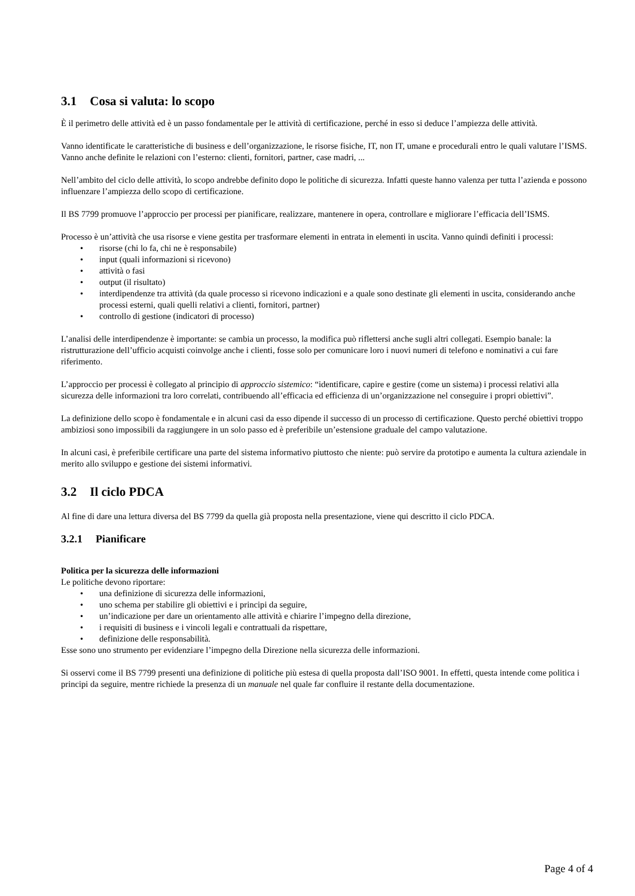3.1 Cosa si valuta: lo scopo
È il perimetro delle attività ed è un passo fondamentale per le attività di certificazione, perché in esso si deduce l’ampiezza delle attività.
Vanno identificate le caratteristiche di business e dell’organizzazione, le risorse fisiche, IT, non IT, umane e procedurali entro le quali valutare l’ISMS. Vanno anche definite le relazioni con l’esterno: clienti, fornitori, partner, case madri, ...
Nell’ambito del ciclo delle attività, lo scopo andrebbe definito dopo le politiche di sicurezza. Infatti queste hanno valenza per tutta l’azienda e possono influenzare l’ampiezza dello scopo di certificazione.
Il BS 7799 promuove l’approccio per processi per pianificare, realizzare, mantenere in opera, controllare e migliorare l’efficacia dell’ISMS.
Processo è un’attività che usa risorse e viene gestita per trasformare elementi in entrata in elementi in uscita. Vanno quindi definiti i processi:
• risorse (chi lo fa, chi ne è responsabile)
• input (quali informazioni si ricevono)
• attività o fasi
• output (il risultato)
• interdipendenze tra attività (da quale processo si ricevono indicazioni e a quale sono destinate gli elementi in uscita, considerando anche processi esterni, quali quelli relativi a clienti, fornitori, partner)
• controllo di gestione (indicatori di processo)
L’analisi delle interdipendenze è importante: se cambia un processo, la modifica può riflettersi anche sugli altri collegati. Esempio banale: la ristrutturazione dell’ufficio acquisti coinvolge anche i clienti, fosse solo per comunicare loro i nuovi numeri di telefono e nominativi a cui fare riferimento.
L’approccio per processi è collegato al principio di approccio sistemico: “identificare, capire e gestire (come un sistema) i processi relativi alla sicurezza delle informazioni tra loro correlati, contribuendo all’efficacia ed efficienza di un’organizzazione nel conseguire i propri obiettivi”.
La definizione dello scopo è fondamentale e in alcuni casi da esso dipende il successo di un processo di certificazione. Questo perché obiettivi troppo ambiziosi sono impossibili da raggiungere in un solo passo ed è preferibile un’estensione graduale del campo valutazione.
In alcuni casi, è preferibile certificare una parte del sistema informativo piuttosto che niente: può servire da prototipo e aumenta la cultura aziendale in merito allo sviluppo e gestione dei sistemi informativi.
3.2 Il ciclo PDCA
Al fine di dare una lettura diversa del BS 7799 da quella già proposta nella presentazione, viene qui descritto il ciclo PDCA.
3.2.1 Pianificare
Politica per la sicurezza delle informazioni
Le politiche devono riportare:
• una definizione di sicurezza delle informazioni,
• uno schema per stabilire gli obiettivi e i principi da seguire,
• un’indicazione per dare un orientamento alle attività e chiarire l’impegno della direzione,
• i requisiti di business e i vincoli legali e contrattuali da rispettare,
• definizione delle responsabilità.
Esse sono uno strumento per evidenziare l’impegno della Direzione nella sicurezza delle informazioni.
Si osservi come il BS 7799 presenti una definizione di politiche più estesa di quella proposta dall’ISO 9001. In effetti, questa intende come politica i principi da seguire, mentre richiede la presenza di un manuale nel quale far confluire il restante della documentazione.
Page 4 of 4